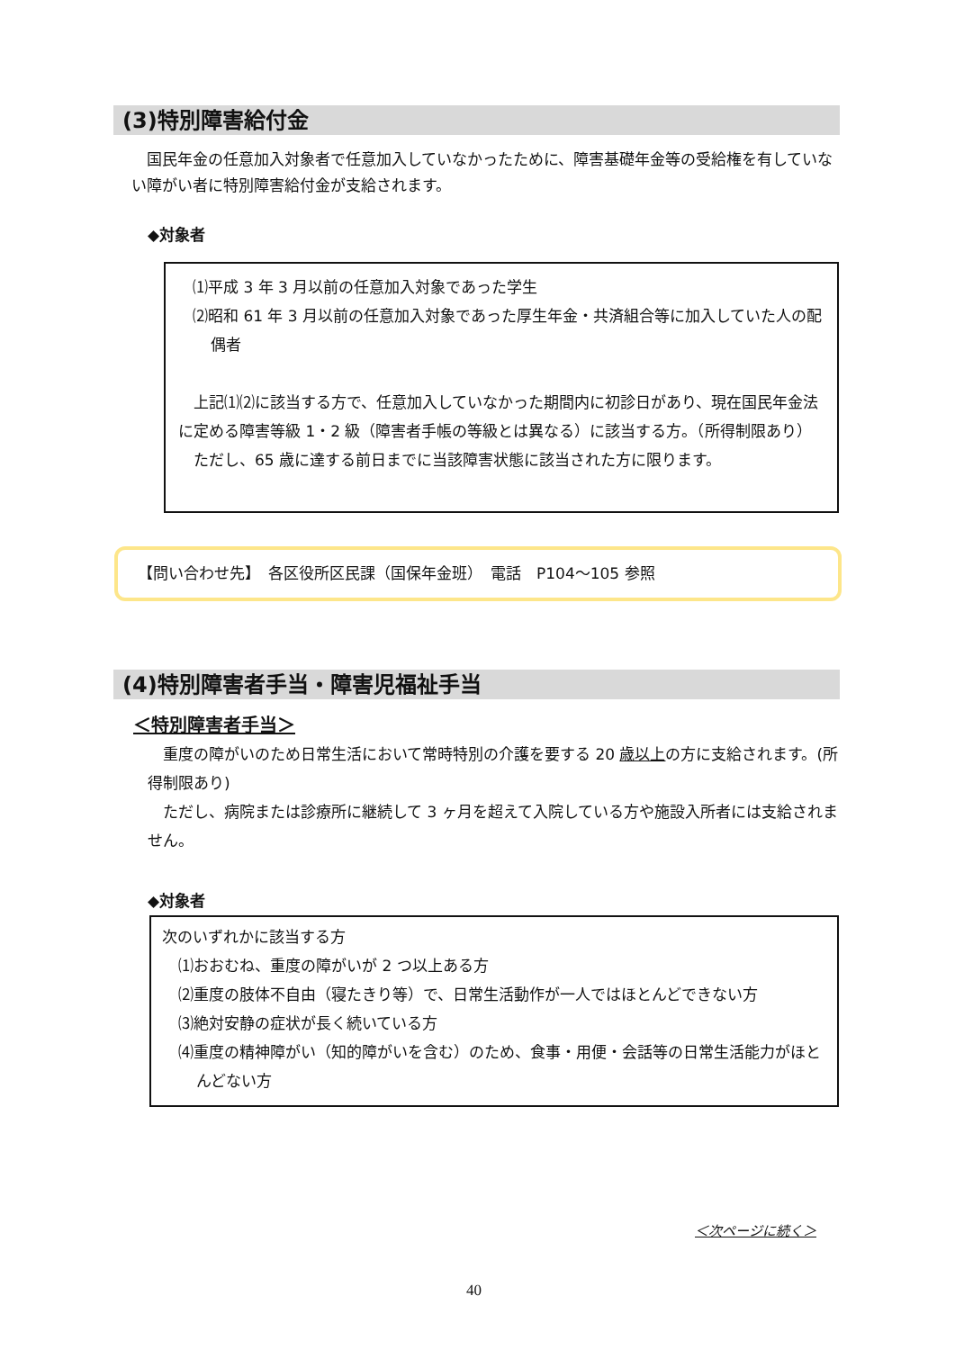(3)特別障害給付金
　国民年金の任意加入対象者で任意加入していなかったために、障害基礎年金等の受給権を有していない障がい者に特別障害給付金が支給されます。
◆対象者
⑴平成 3 年 3 月以前の任意加入対象であった学生
⑵昭和 61 年 3 月以前の任意加入対象であった厚生年金・共済組合等に加入していた人の配偶者
　上記⑴⑵に該当する方で、任意加入していなかった期間内に初診日があり、現在国民年金法に定める障害等級 1・2 級（障害者手帳の等級とは異なる）に該当する方。（所得制限あり）
　ただし、65 歳に達する前日までに当該障害状態に該当された方に限ります。
【問い合わせ先】　各区役所区民課（国保年金班）　電話　P104～105 参照
(4)特別障害者手当・障害児福祉手当
＜特別障害者手当＞
　重度の障がいのため日常生活において常時特別の介護を要する 20 歳以上の方に支給されます。(所得制限あり)
　ただし、病院または診療所に継続して 3 ヶ月を超えて入院している方や施設入所者には支給されません。
◆対象者
次のいずれかに該当する方
⑴おおむね、重度の障がいが 2 つ以上ある方
⑵重度の肢体不自由（寝たきり等）で、日常生活動作が一人ではほとんどできない方
⑶絶対安静の症状が長く続いている方
⑷重度の精神障がい（知的障がいを含む）のため、食事・用便・会話等の日常生活能力がほとんどない方
＜次ページに続く＞
40